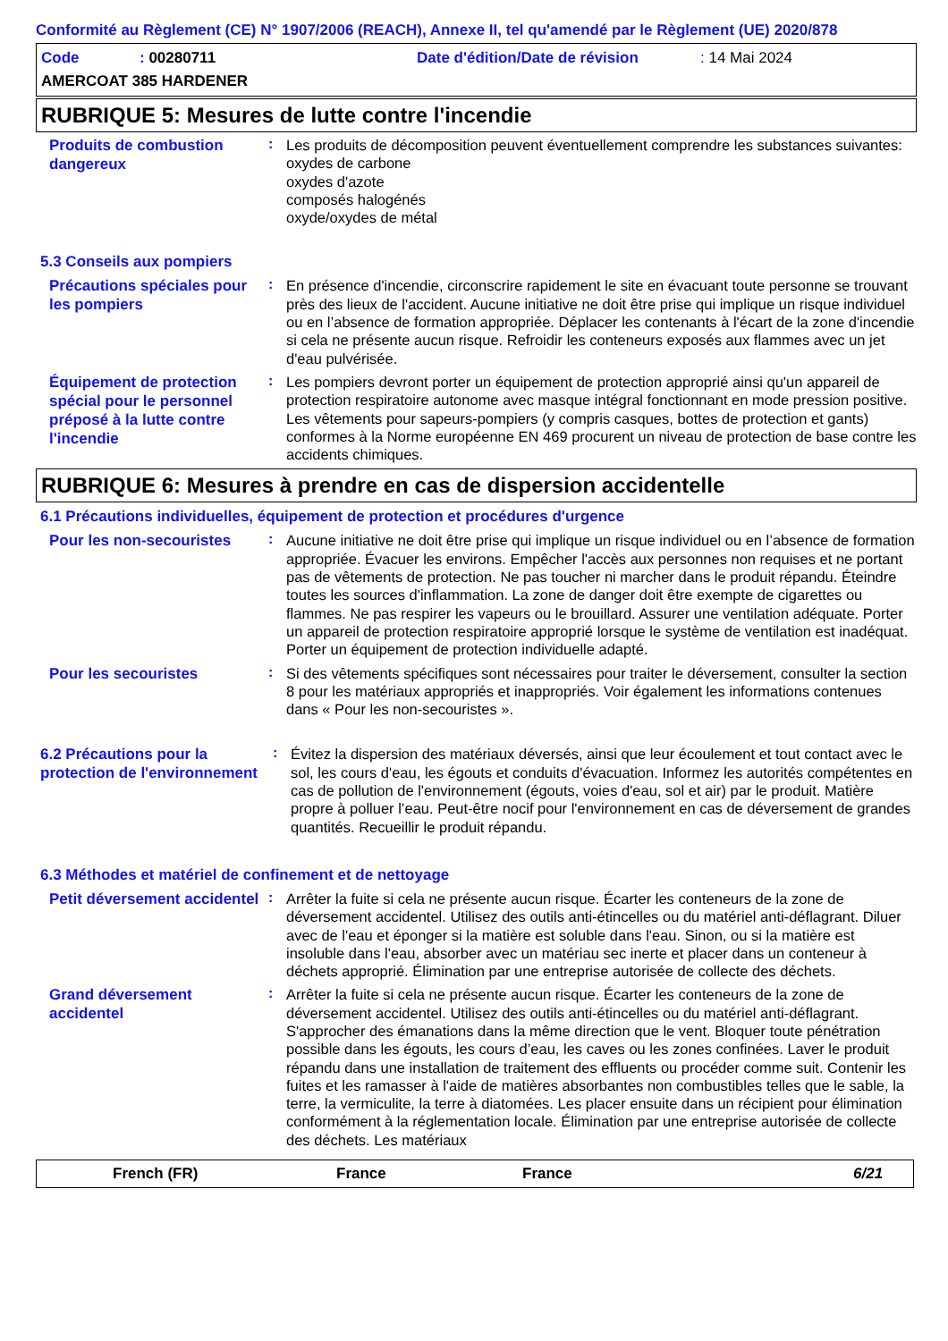Conformité au Règlement (CE) N° 1907/2006 (REACH), Annexe II, tel qu'amendé par le Règlement (UE) 2020/878
Code: 00280711 Date d'édition/Date de révision: 14 Mai 2024
AMERCOAT 385 HARDENER
RUBRIQUE 5: Mesures de lutte contre l'incendie
Produits de combustion dangereux
:
Les produits de décomposition peuvent éventuellement comprendre les substances suivantes:
oxydes de carbone
oxydes d'azote
composés halogénés
oxyde/oxydes de métal
5.3 Conseils aux pompiers
Précautions spéciales pour les pompiers
:
En présence d'incendie, circonscrire rapidement le site en évacuant toute personne se trouvant près des lieux de l'accident. Aucune initiative ne doit être prise qui implique un risque individuel ou en l’absence de formation appropriée. Déplacer les contenants à l'écart de la zone d'incendie si cela ne présente aucun risque. Refroidir les conteneurs exposés aux flammes avec un jet d'eau pulvérisée.
Équipement de protection spécial pour le personnel préposé à la lutte contre l'incendie
:
Les pompiers devront porter un équipement de protection approprié ainsi qu'un appareil de protection respiratoire autonome avec masque intégral fonctionnant en mode pression positive. Les vêtements pour sapeurs-pompiers (y compris casques, bottes de protection et gants) conformes à la Norme européenne EN 469 procurent un niveau de protection de base contre les accidents chimiques.
RUBRIQUE 6: Mesures à prendre en cas de dispersion accidentelle
6.1 Précautions individuelles, équipement de protection et procédures d'urgence
Pour les non-secouristes
:
Aucune initiative ne doit être prise qui implique un risque individuel ou en l’absence de formation appropriée. Évacuer les environs. Empêcher l'accès aux personnes non requises et ne portant pas de vêtements de protection. Ne pas toucher ni marcher dans le produit répandu. Éteindre toutes les sources d'inflammation. La zone de danger doit être exempte de cigarettes ou flammes. Ne pas respirer les vapeurs ou le brouillard. Assurer une ventilation adéquate. Porter un appareil de protection respiratoire approprié lorsque le système de ventilation est inadéquat. Porter un équipement de protection individuelle adapté.
Pour les secouristes
:
Si des vêtements spécifiques sont nécessaires pour traiter le déversement, consulter la section 8 pour les matériaux appropriés et inappropriés. Voir également les informations contenues dans « Pour les non-secouristes ».
6.2 Précautions pour la protection de l'environnement
:
Évitez la dispersion des matériaux déversés, ainsi que leur écoulement et tout contact avec le sol, les cours d'eau, les égouts et conduits d'évacuation. Informez les autorités compétentes en cas de pollution de l'environnement (égouts, voies d'eau, sol et air) par le produit. Matière propre à polluer l’eau. Peut-être nocif pour l'environnement en cas de déversement de grandes quantités. Recueillir le produit répandu.
6.3 Méthodes et matériel de confinement et de nettoyage
Petit déversement accidentel
:
Arrêter la fuite si cela ne présente aucun risque. Écarter les conteneurs de la zone de déversement accidentel. Utilisez des outils anti-étincelles ou du matériel anti-déflagrant. Diluer avec de l'eau et éponger si la matière est soluble dans l'eau. Sinon, ou si la matière est insoluble dans l'eau, absorber avec un matériau sec inerte et placer dans un conteneur à déchets approprié. Élimination par une entreprise autorisée de collecte des déchets.
Grand déversement accidentel
:
Arrêter la fuite si cela ne présente aucun risque. Écarter les conteneurs de la zone de déversement accidentel. Utilisez des outils anti-étincelles ou du matériel anti-déflagrant. S'approcher des émanations dans la même direction que le vent. Bloquer toute pénétration possible dans les égouts, les cours d’eau, les caves ou les zones confinées. Laver le produit répandu dans une installation de traitement des effluents ou procéder comme suit. Contenir les fuites et les ramasser à l'aide de matières absorbantes non combustibles telles que le sable, la terre, la vermiculite, la terre à diatomées. Les placer ensuite dans un récipient pour élimination conformément à la réglementation locale. Élimination par une entreprise autorisée de collecte des déchets. Les matériaux
French (FR) France France 6/21